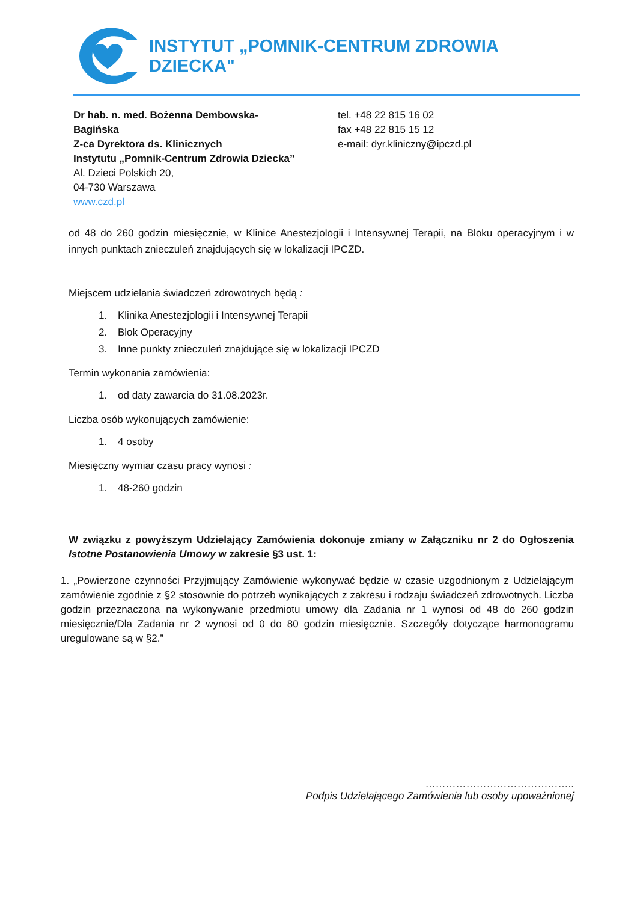INSTYTUT „POMNIK-CENTRUM ZDROWIA DZIECKA"
Dr hab. n. med. Bożenna Dembowska-
Bagińska
Z-ca Dyrektora ds. Klinicznych
Instytutu „Pomnik-Centrum Zdrowia Dziecka”
Al. Dzieci Polskich 20,
04-730 Warszawa
www.czd.pl
tel. +48 22 815 16 02
fax +48 22 815 15 12
e-mail: dyr.kliniczny@ipczd.pl
od 48 do 260 godzin miesięcznie, w Klinice Anestezjologii i Intensywnej Terapii, na Bloku operacyjnym i w innych punktach znieczuleń znajdujących się w lokalizacji IPCZD.
Miejscem udzielania świadczeń zdrowotnych będą :
1. Klinika Anestezjologii i Intensywnej Terapii
2. Blok Operacyjny
3. Inne punkty znieczuleń znajdujące się w lokalizacji IPCZD
Termin wykonania zamówienia:
1. od daty zawarcia do 31.08.2023r.
Liczba osób wykonujących zamówienie:
1. 4 osoby
Miesięczny wymiar czasu pracy wynosi :
1. 48-260 godzin
W związku z powyższym Udzielający Zamówienia dokonuje zmiany w Załączniku nr 2 do Ogłoszenia Istotne Postanowienia Umowy w zakresie §3 ust. 1:
1. „Powierzone czynności Przyjmujący Zamówienie wykonywać będzie w czasie uzgodnionym z Udzielającym zamówienie zgodnie z §2 stosownie do potrzeb wynikających z zakresu i rodzaju świadczeń zdrowotnych. Liczba godzin przeznaczona na wykonywanie przedmiotu umowy dla Zadania nr 1 wynosi od 48 do 260 godzin miesięcznie/Dla Zadania nr 2 wynosi od 0 do 80 godzin miesięcznie. Szczegóły dotyczące harmonogramu uregulowane są w §2.”
……………………………………..
Podpis Udzielającego Zamówienia lub osoby upoważnionej